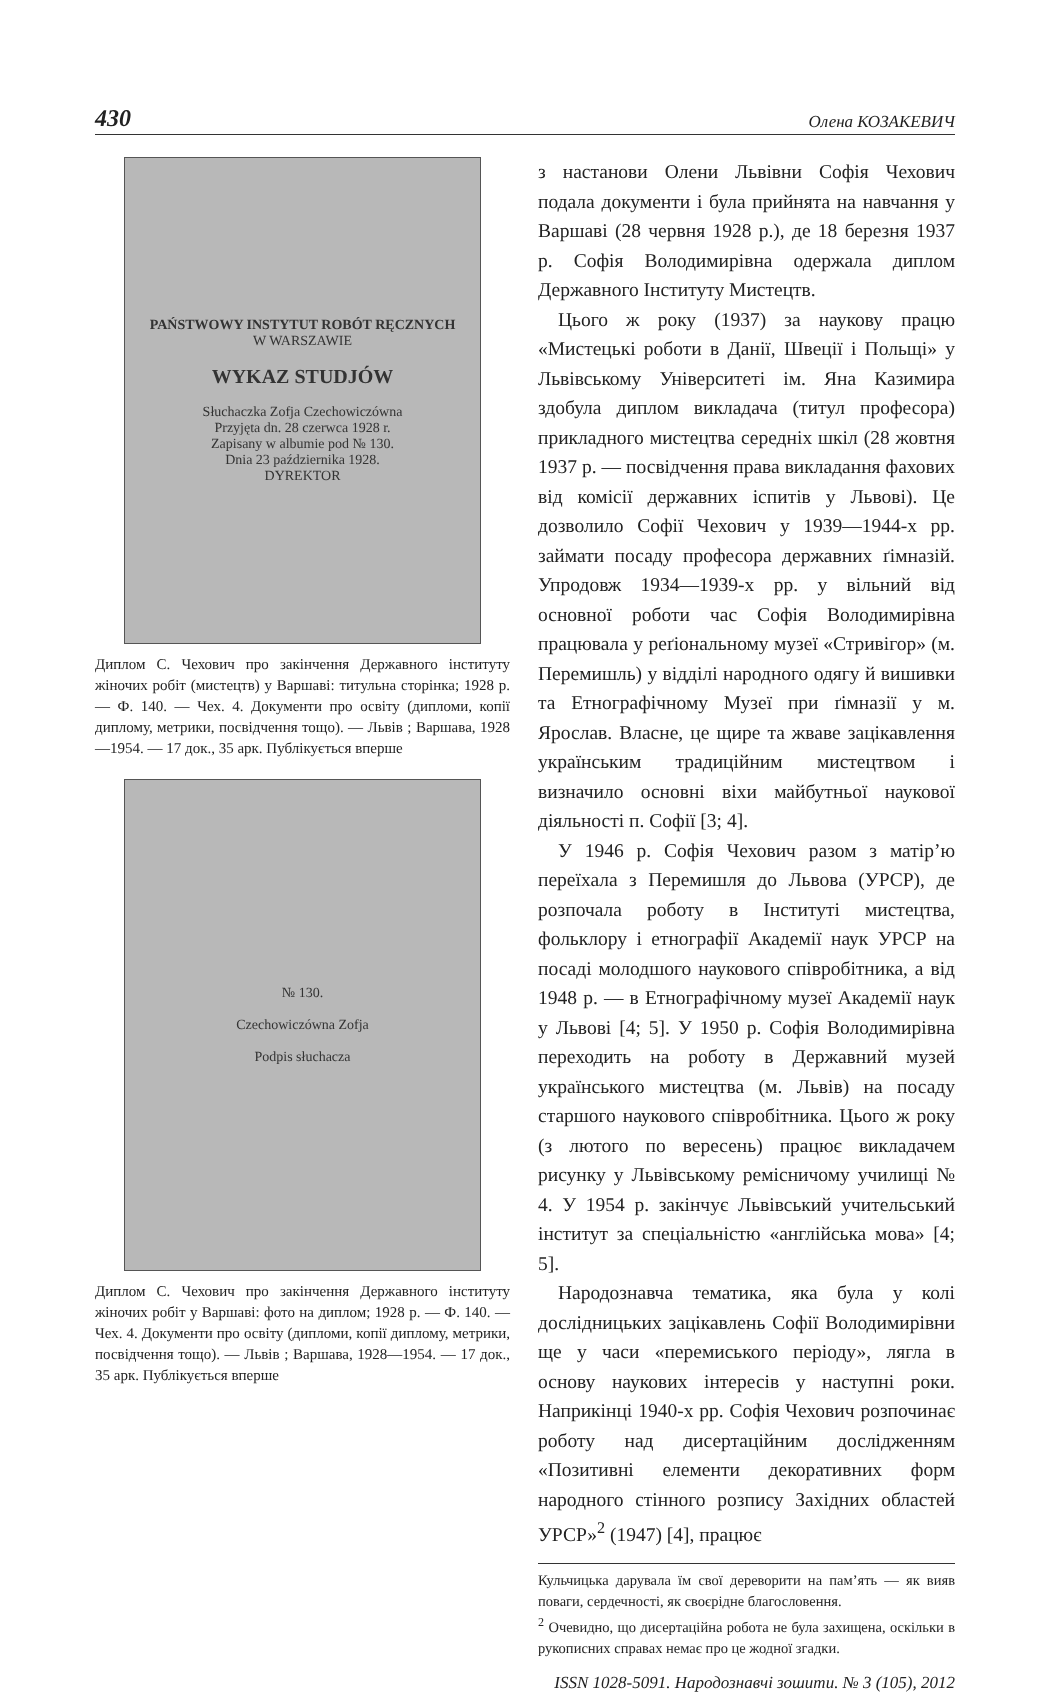430 Олена КОЗАКЕВИЧ
PAŃSTWOWY INSTYTUT ROBÓT RĘCZNYCH
W WARSZAWIE
WYKAZ STUDJÓW
Słuchaczka Zofja Czechowiczówna
Przyjęta dn. 28 czerwca 1928 r.
Zapisany w albumie pod № 130.
Dnia 23 października 1928.
DYREKTOR
Диплом С. Чехович про закінчення Державного інституту жіночих робіт (мистецтв) у Варшаві: титульна сторінка; 1928 р. — Ф. 140. — Чех. 4. Документи про освіту (дипломи, копії диплому, метрики, посвідчення тощо). — Львів ; Варшава, 1928—1954. — 17 док., 35 арк. Публікується вперше
№ 130.
Czechowiczówna Zofja
Podpis słuchacza
Диплом С. Чехович про закінчення Державного інституту жіночих робіт у Варшаві: фото на диплом; 1928 р. — Ф. 140. — Чех. 4. Документи про освіту (дипломи, копії диплому, метрики, посвідчення тощо). — Львів ; Варшава, 1928—1954. — 17 док., 35 арк. Публікується вперше
з настанови Олени Львівни Софія Чехович подала документи і була прийнята на навчання у Варшаві (28 червня 1928 р.), де 18 березня 1937 р. Софія Володимирівна одержала диплом Державного Інституту Мистецтв.
Цього ж року (1937) за наукову працю «Мистецькі роботи в Данії, Швеції і Польщі» у Львівському Університеті ім. Яна Казимира здобула диплом викладача (титул професора) прикладного мистецтва середніх шкіл (28 жовтня 1937 р. — посвідчення права викладання фахових від комісії державних іспитів у Львові). Це дозволило Софії Чехович у 1939—1944-х рр. займати посаду професора державних ґімназій. Упродовж 1934—1939-х рр. у вільний від основної роботи час Софія Володимирівна працювала у реґіональному музеї «Стривігор» (м. Перемишль) у відділі народного одягу й вишивки та Етнографічному Музеї при ґімназії у м. Ярослав. Власне, це щире та жваве зацікавлення українським традиційним мистецтвом і визначило основні віхи майбутньої наукової діяльності п. Софії [3; 4].
У 1946 р. Софія Чехович разом з матір’ю переїхала з Перемишля до Львова (УРСР), де розпочала роботу в Інституті мистецтва, фольклору і етнографії Академії наук УРСР на посаді молодшого наукового співробітника, а від 1948 р. — в Етнографічному музеї Академії наук у Львові [4; 5]. У 1950 р. Софія Володимирівна переходить на роботу в Державний музей українського мистецтва (м. Львів) на посаду старшого наукового співробітника. Цього ж року (з лютого по вересень) працює викладачем рисунку у Львівському ремісничому училищі № 4. У 1954 р. закінчує Львівський учительський інститут за спеціальністю «англійська мова» [4; 5].
Народознавча тематика, яка була у колі дослідницьких зацікавлень Софії Володимирівни ще у часи «перемиського періоду», лягла в основу наукових інтересів у наступні роки. Наприкінці 1940-х рр. Софія Чехович розпочинає роботу над дисертаційним дослідженням «Позитивні елементи декоративних форм народного стінного розпису Західних областей УРСР»<sup>2</sup> (1947) [4], працює
Кульчицька дарувала їм свої дереворити на пам’ять — як вияв поваги, сердечності, як своєрідне благословення.
<sup>2</sup> Очевидно, що дисертаційна робота не була захищена, оскільки в рукописних справах немає про це жодної згадки.
ISSN 1028-5091. Народознавчі зошити. № 3 (105), 2012